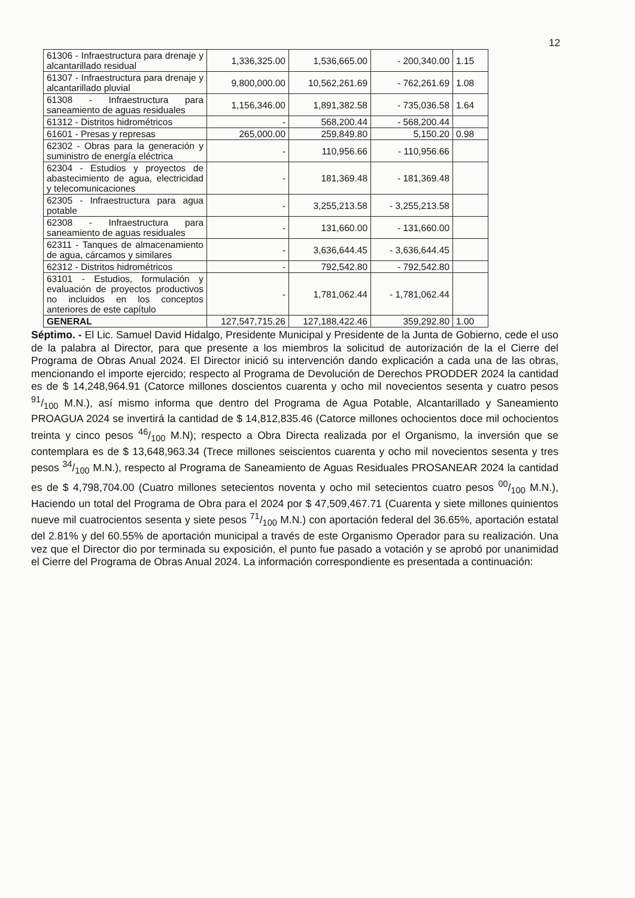12
| 61306 - Infraestructura para drenaje y alcantarillado residual | 1,336,325.00 | 1,536,665.00 | - 200,340.00 | 1.15 |
| 61307 - Infraestructura para drenaje y alcantarillado pluvial | 9,800,000.00 | 10,562,261.69 | - 762,261.69 | 1.08 |
| 61308 - Infraestructura para saneamiento de aguas residuales | 1,156,346.00 | 1,891,382.58 | - 735,036.58 | 1.64 |
| 61312 - Distritos hidrométricos | - | 568,200.44 | - 568,200.44 | |
| 61601 - Presas y represas | 265,000.00 | 259,849.80 | 5,150.20 | 0.98 |
| 62302 - Obras para la generación y suministro de energía eléctrica | - | 110,956.66 | - 110,956.66 | |
| 62304 - Estudios y proyectos de abastecimiento de agua, electricidad y telecomunicaciones | - | 181,369.48 | - 181,369.48 | |
| 62305 - Infraestructura para agua potable | - | 3,255,213.58 | - 3,255,213.58 | |
| 62308 - Infraestructura para saneamiento de aguas residuales | - | 131,660.00 | - 131,660.00 | |
| 62311 - Tanques de almacenamiento de agua, cárcamos y similares | - | 3,636,644.45 | - 3,636,644.45 | |
| 62312 - Distritos hidrométricos | - | 792,542.80 | - 792,542.80 | |
| 63101 - Estudios, formulación y evaluación de proyectos productivos no incluidos en los conceptos anteriores de este capítulo | - | 1,781,062.44 | - 1,781,062.44 | |
| GENERAL | 127,547,715.26 | 127,188,422.46 | 359,292.80 | 1.00 |
Séptimo. - El Lic. Samuel David Hidalgo, Presidente Municipal y Presidente de la Junta de Gobierno, cede el uso de la palabra al Director, para que presente a los miembros la solicitud de autorización de la el Cierre del Programa de Obras Anual 2024. El Director inició su intervención dando explicación a cada una de las obras, mencionando el importe ejercido; respecto al Programa de Devolución de Derechos PRODDER 2024 la cantidad es de $ 14,248,964.91 (Catorce millones doscientos cuarenta y ocho mil novecientos sesenta y cuatro pesos 91/100 M.N.), así mismo informa que dentro del Programa de Agua Potable, Alcantarillado y Saneamiento PROAGUA 2024 se invertirá la cantidad de $ 14,812,835.46 (Catorce millones ochocientos doce mil ochocientos treinta y cinco pesos 46/100 M.N); respecto a Obra Directa realizada por el Organismo, la inversión que se contemplara es de $ 13,648,963.34 (Trece millones seiscientos cuarenta y ocho mil novecientos sesenta y tres pesos 34/100 M.N.), respecto al Programa de Saneamiento de Aguas Residuales PROSANEAR 2024 la cantidad es de $ 4,798,704.00 (Cuatro millones setecientos noventa y ocho mil setecientos cuatro pesos 00/100 M.N.), Haciendo un total del Programa de Obra para el 2024 por $ 47,509,467.71 (Cuarenta y siete millones quinientos nueve mil cuatrocientos sesenta y siete pesos 71/100 M.N.) con aportación federal del 36.65%, aportación estatal del 2.81% y del 60.55% de aportación municipal a través de este Organismo Operador para su realización. Una vez que el Director dio por terminada su exposición, el punto fue pasado a votación y se aprobó por unanimidad el Cierre del Programa de Obras Anual 2024. La información correspondiente es presentada a continuación: